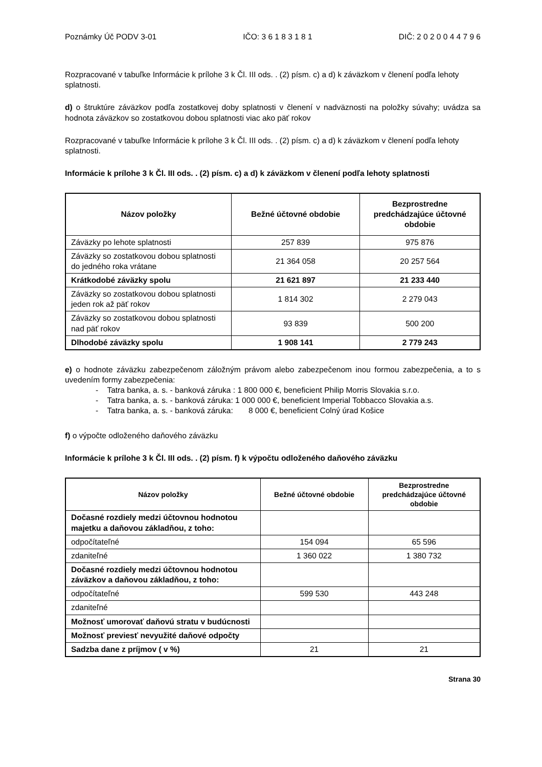Poznámky Úč PODV 3-01 IČO: 3 6 1 8 3 1 8 1 DIČ: 2 0 2 0 0 4 4 7 9 6
Rozpracované v tabuľke Informácie k prílohe 3 k Čl. III ods. . (2) písm. c) a d) k záväzkom v členení podľa lehoty splatnosti.
d) o štruktúre záväzkov podľa zostatkovej doby splatnosti v členení v nadväznosti na položky súvahy; uvádza sa hodnota záväzkov so zostatkovou dobou splatnosti viac ako päť rokov
Rozpracované v tabuľke Informácie k prílohe 3 k Čl. III ods. . (2) písm. c) a d) k záväzkom v členení podľa lehoty splatnosti.
Informácie k prílohe 3 k Čl. III ods. . (2) písm. c) a d) k záväzkom v členení podľa lehoty splatnosti
| Názov položky | Bežné účtovné obdobie | Bezprostredne predchádzajúce účtovné obdobie |
| --- | --- | --- |
| Záväzky po lehote splatnosti | 257 839 | 975 876 |
| Záväzky so zostatkovou dobou splatnosti do jedného roka vrátane | 21 364 058 | 20 257 564 |
| Krátkodobé záväzky spolu | 21 621 897 | 21 233 440 |
| Záväzky so zostatkovou dobou splatnosti jeden rok až päť rokov | 1 814 302 | 2 279 043 |
| Záväzky so zostatkovou dobou splatnosti nad päť rokov | 93 839 | 500 200 |
| Dlhodobé záväzky spolu | 1 908 141 | 2 779 243 |
e) o hodnote záväzku zabezpečenom záložným právom alebo zabezpečenom inou formou zabezpečenia, a to s uvedením formy zabezpečenia:
- Tatra banka, a. s. - banková záruka : 1 800 000 €, beneficient Philip Morris Slovakia s.r.o.
- Tatra banka, a. s. - banková záruka: 1 000 000 €, beneficient Imperial Tobbacco Slovakia a.s.
- Tatra banka, a. s. - banková záruka: 8 000 €, beneficient Colný úrad Košice
f) o výpočte odloženého daňového záväzku
Informácie k prílohe 3 k Čl. III ods. . (2) písm. f) k výpočtu odloženého daňového záväzku
| Názov položky | Bežné účtovné obdobie | Bezprostredne predchádzajúce účtovné obdobie |
| --- | --- | --- |
| Dočasné rozdiely medzi účtovnou hodnotou majetku a daňovou základňou, z toho: | | |
| odpočítateľné | 154 094 | 65 596 |
| zdaniteľné | 1 360 022 | 1 380 732 |
| Dočasné rozdiely medzi účtovnou hodnotou záväzkov a daňovou základňou, z toho: | | |
| odpočítateľné | 599 530 | 443 248 |
| zdaniteľné | | |
| Možnosť umorovať daňovú stratu v budúcnosti | | |
| Možnosť previesť nevyužité daňové odpočty | | |
| Sadzba dane z príjmov ( v %) | 21 | 21 |
Strana 30